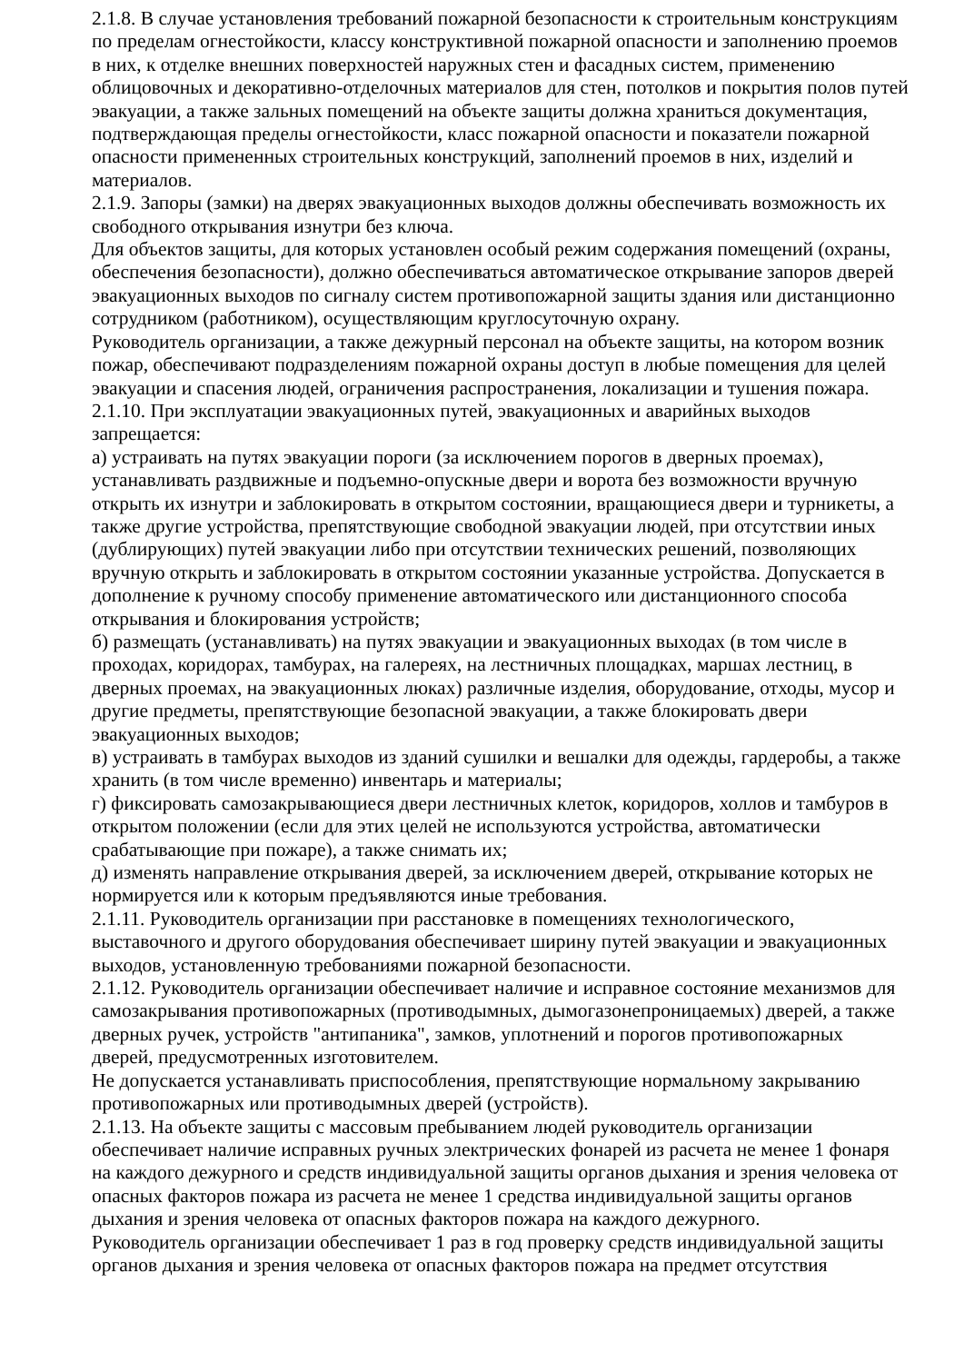2.1.8. В случае установления требований пожарной безопасности к строительным конструкциям по пределам огнестойкости, классу конструктивной пожарной опасности и заполнению проемов в них, к отделке внешних поверхностей наружных стен и фасадных систем, применению облицовочных и декоративно-отделочных материалов для стен, потолков и покрытия полов путей эвакуации, а также зальных помещений на объекте защиты должна храниться документация, подтверждающая пределы огнестойкости, класс пожарной опасности и показатели пожарной опасности примененных строительных конструкций, заполнений проемов в них, изделий и материалов.
2.1.9. Запоры (замки) на дверях эвакуационных выходов должны обеспечивать возможность их свободного открывания изнутри без ключа.
Для объектов защиты, для которых установлен особый режим содержания помещений (охраны, обеспечения безопасности), должно обеспечиваться автоматическое открывание запоров дверей эвакуационных выходов по сигналу систем противопожарной защиты здания или дистанционно сотрудником (работником), осуществляющим круглосуточную охрану.
Руководитель организации, а также дежурный персонал на объекте защиты, на котором возник пожар, обеспечивают подразделениям пожарной охраны доступ в любые помещения для целей эвакуации и спасения людей, ограничения распространения, локализации и тушения пожара.
2.1.10. При эксплуатации эвакуационных путей, эвакуационных и аварийных выходов запрещается:
а) устраивать на путях эвакуации пороги (за исключением порогов в дверных проемах), устанавливать раздвижные и подъемно-опускные двери и ворота без возможности вручную открыть их изнутри и заблокировать в открытом состоянии, вращающиеся двери и турникеты, а также другие устройства, препятствующие свободной эвакуации людей, при отсутствии иных (дублирующих) путей эвакуации либо при отсутствии технических решений, позволяющих вручную открыть и заблокировать в открытом состоянии указанные устройства. Допускается в дополнение к ручному способу применение автоматического или дистанционного способа открывания и блокирования устройств;
б) размещать (устанавливать) на путях эвакуации и эвакуационных выходах (в том числе в проходах, коридорах, тамбурах, на галереях, на лестничных площадках, маршах лестниц, в дверных проемах, на эвакуационных люках) различные изделия, оборудование, отходы, мусор и другие предметы, препятствующие безопасной эвакуации, а также блокировать двери эвакуационных выходов;
в) устраивать в тамбурах выходов из зданий сушилки и вешалки для одежды, гардеробы, а также хранить (в том числе временно) инвентарь и материалы;
г) фиксировать самозакрывающиеся двери лестничных клеток, коридоров, холлов и тамбуров в открытом положении (если для этих целей не используются устройства, автоматически срабатывающие при пожаре), а также снимать их;
д) изменять направление открывания дверей, за исключением дверей, открывание которых не нормируется или к которым предъявляются иные требования.
2.1.11. Руководитель организации при расстановке в помещениях технологического, выставочного и другого оборудования обеспечивает ширину путей эвакуации и эвакуационных выходов, установленную требованиями пожарной безопасности.
2.1.12. Руководитель организации обеспечивает наличие и исправное состояние механизмов для самозакрывания противопожарных (противодымных, дымогазонепроницаемых) дверей, а также дверных ручек, устройств "антипаника", замков, уплотнений и порогов противопожарных дверей, предусмотренных изготовителем.
Не допускается устанавливать приспособления, препятствующие нормальному закрыванию противопожарных или противодымных дверей (устройств).
2.1.13. На объекте защиты с массовым пребыванием людей руководитель организации обеспечивает наличие исправных ручных электрических фонарей из расчета не менее 1 фонаря на каждого дежурного и средств индивидуальной защиты органов дыхания и зрения человека от опасных факторов пожара из расчета не менее 1 средства индивидуальной защиты органов дыхания и зрения человека от опасных факторов пожара на каждого дежурного.
Руководитель организации обеспечивает 1 раз в год проверку средств индивидуальной защиты органов дыхания и зрения человека от опасных факторов пожара на предмет отсутствия